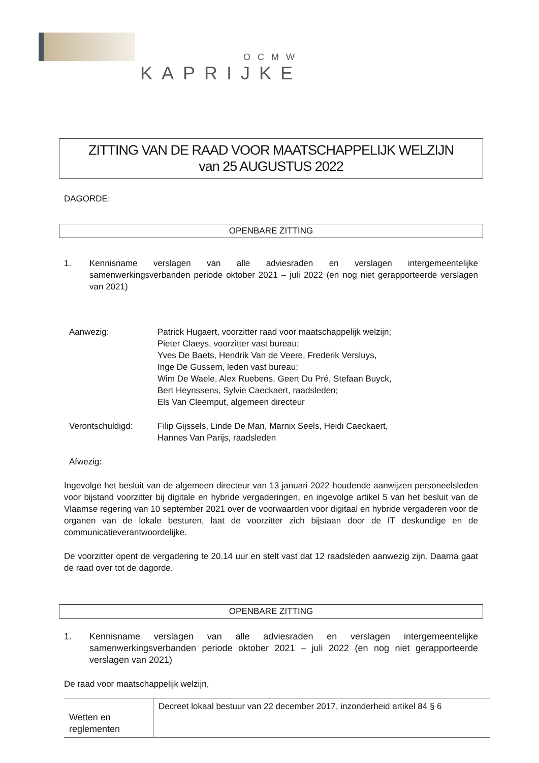OCMW
KAPRIJKE
ZITTING VAN DE RAAD VOOR MAATSCHAPPELIJK WELZIJN
van 25 AUGUSTUS 2022
DAGORDE:
OPENBARE ZITTING
1. Kennisname verslagen van alle adviesraden en verslagen intergemeentelijke samenwerkingsverbanden periode oktober 2021 – juli 2022 (en nog niet gerapporteerde verslagen van 2021)
| Aanwezig: | Patrick Hugaert, voorzitter raad voor maatschappelijk welzijn; Pieter Claeys, voorzitter vast bureau; Yves De Baets, Hendrik Van de Veere, Frederik Versluys, Inge De Gussem, leden vast bureau; Wim De Waele, Alex Ruebens, Geert Du Pré, Stefaan Buyck, Bert Heynssens, Sylvie Caeckaert, raadsleden; Els Van Cleemput, algemeen directeur |
| Verontschuldigd: | Filip Gijssels, Linde De Man, Marnix Seels, Heidi Caeckaert, Hannes Van Parijs, raadsleden |
| Afwezig: | |
Ingevolge het besluit van de algemeen directeur van 13 januari 2022 houdende aanwijzen personeelsleden voor bijstand voorzitter bij digitale en hybride vergaderingen, en ingevolge artikel 5 van het besluit van de Vlaamse regering van 10 september 2021 over de voorwaarden voor digitaal en hybride vergaderen voor de organen van de lokale besturen, laat de voorzitter zich bijstaan door de IT deskundige en de communicatieverantwoordelijke.
De voorzitter opent de vergadering te 20.14 uur en stelt vast dat 12 raadsleden aanwezig zijn. Daarna gaat de raad over tot de dagorde.
OPENBARE ZITTING
1. Kennisname verslagen van alle adviesraden en verslagen intergemeentelijke samenwerkingsverbanden periode oktober 2021 – juli 2022 (en nog niet gerapporteerde verslagen van 2021)
De raad voor maatschappelijk welzijn,
| Wetten en reglementen | Decreet lokaal bestuur van 22 december 2017, inzonderheid artikel 84 § 6 |